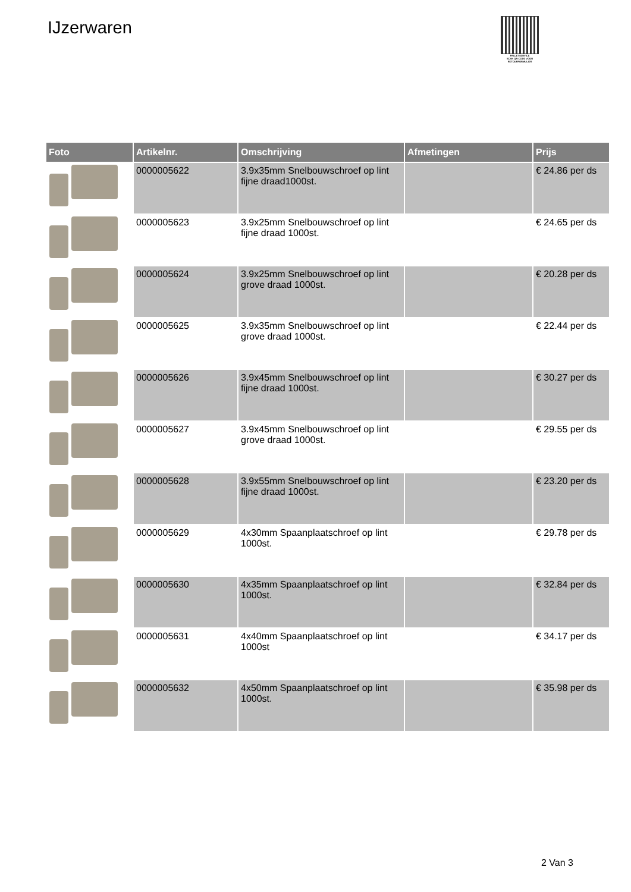IJzerwaren
PALLETSERVICE
SCAN QR-CODE VOOR RETOURFORMULIER
| Foto | Artikelnr. | Omschrijving | Afmetingen | Prijs |
| --- | --- | --- | --- | --- |
| | 0000005622 | 3.9x35mm Snelbouwschroef op lint fijne draad1000st. | | € 24.86 per ds |
| | 0000005623 | 3.9x25mm Snelbouwschroef op lint fijne draad 1000st. | | € 24.65 per ds |
| | 0000005624 | 3.9x25mm Snelbouwschroef op lint grove draad 1000st. | | € 20.28 per ds |
| | 0000005625 | 3.9x35mm Snelbouwschroef op lint grove draad 1000st. | | € 22.44 per ds |
| | 0000005626 | 3.9x45mm Snelbouwschroef op lint fijne draad 1000st. | | € 30.27 per ds |
| | 0000005627 | 3.9x45mm Snelbouwschroef op lint grove draad 1000st. | | € 29.55 per ds |
| | 0000005628 | 3.9x55mm Snelbouwschroef op lint fijne draad 1000st. | | € 23.20 per ds |
| | 0000005629 | 4x30mm Spaanplaatschroef op lint 1000st. | | € 29.78 per ds |
| | 0000005630 | 4x35mm Spaanplaatschroef op lint 1000st. | | € 32.84 per ds |
| | 0000005631 | 4x40mm Spaanplaatschroef op lint 1000st | | € 34.17 per ds |
| | 0000005632 | 4x50mm Spaanplaatschroef op lint 1000st. | | € 35.98 per ds |
2 Van 3